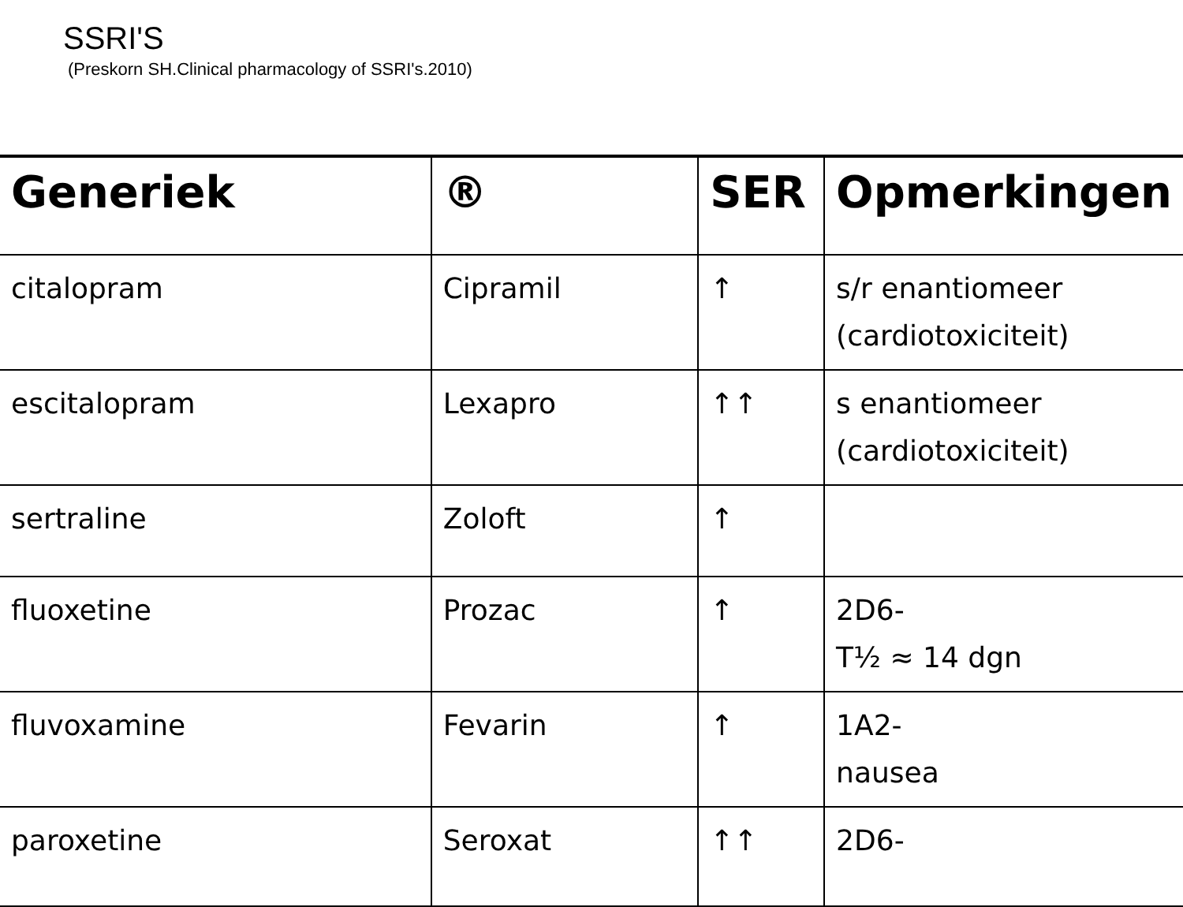SSRI'S
(Preskorn SH.Clinical pharmacology of SSRI's.2010)
| Generiek | ® | SER | Opmerkingen |
| --- | --- | --- | --- |
| citalopram | Cipramil | ↑ | s/r enantiomeer (cardiotoxiciteit) |
| escitalopram | Lexapro | ↑↑ | s enantiomeer (cardiotoxiciteit) |
| sertraline | Zoloft | ↑ | |
| fluoxetine | Prozac | ↑ | 2D6- T½ ≈ 14 dgn |
| fluvoxamine | Fevarin | ↑ | 1A2- nausea |
| paroxetine | Seroxat | ↑↑ | 2D6- |